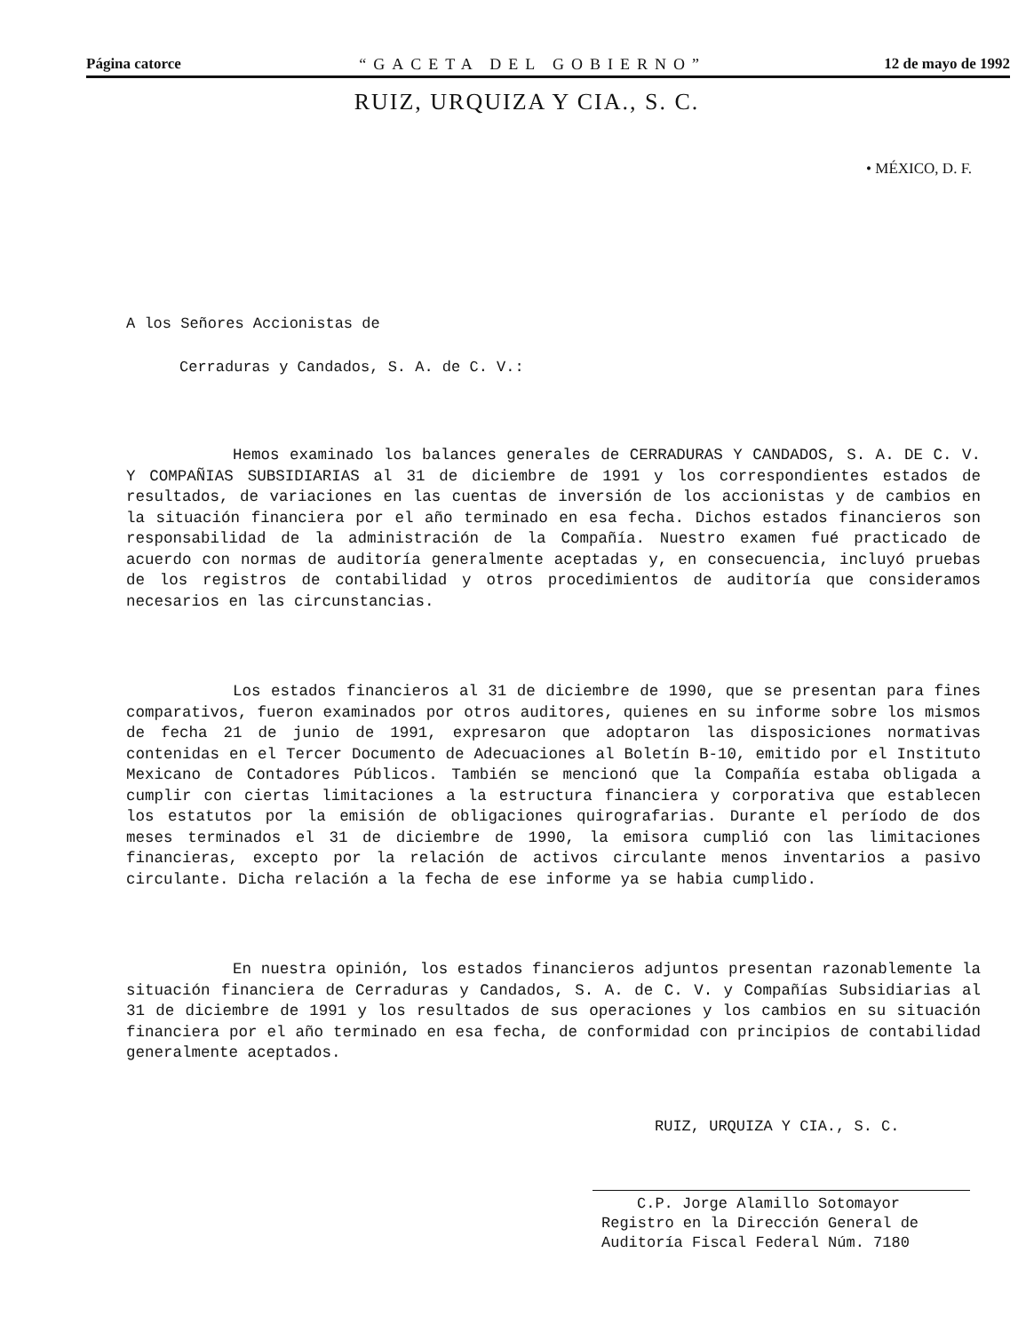Página catorce “GACETA DEL GOBIERNO” 12 de mayo de 1992
RUIZ, URQUIZA Y CIA., S. C.
• MÉXICO, D. F.
A los Señores Accionistas de
Cerraduras y Candados, S. A. de C. V.:
Hemos examinado los balances generales de CERRADURAS Y CANDADOS, S. A. DE C. V. Y COMPAÑIAS SUBSIDIARIAS al 31 de diciembre de 1991 y los correspondientes estados de resultados, de variaciones en las cuentas de inversión de los accionistas y de cambios en la situación financiera por el año terminado en esa fecha. Dichos estados financieros son responsabilidad de la administración de la Compañía. Nuestro examen fué practicado de acuerdo con normas de auditoría generalmente aceptadas y, en consecuencia, incluyó pruebas de los registros de contabilidad y otros procedimientos de auditoría que consideramos necesarios en las circunstancias.
Los estados financieros al 31 de diciembre de 1990, que se presentan para fines comparativos, fueron examinados por otros auditores, quienes en su informe sobre los mismos de fecha 21 de junio de 1991, expresaron que adoptaron las disposiciones normativas contenidas en el Tercer Documento de Adecuaciones al Boletín B-10, emitido por el Instituto Mexicano de Contadores Públicos. También se mencionó que la Compañía estaba obligada a cumplir con ciertas limitaciones a la estructura financiera y corporativa que establecen los estatutos por la emisión de obligaciones quirografarias. Durante el período de dos meses terminados el 31 de diciembre de 1990, la emisora cumplió con las limitaciones financieras, excepto por la relación de activos circulante menos inventarios a pasivo circulante. Dicha relación a la fecha de ese informe ya se habia cumplido.
En nuestra opinión, los estados financieros adjuntos presentan razonablemente la situación financiera de Cerraduras y Candados, S. A. de C. V. y Compañías Subsidiarias al 31 de diciembre de 1991 y los resultados de sus operaciones y los cambios en su situación financiera por el año terminado en esa fecha, de conformidad con principios de contabilidad generalmente aceptados.
RUIZ, URQUIZA Y CIA., S. C.
C.P. Jorge Alamillo Sotomayor
Registro en la Dirección General de
Auditoría Fiscal Federal Núm. 7180